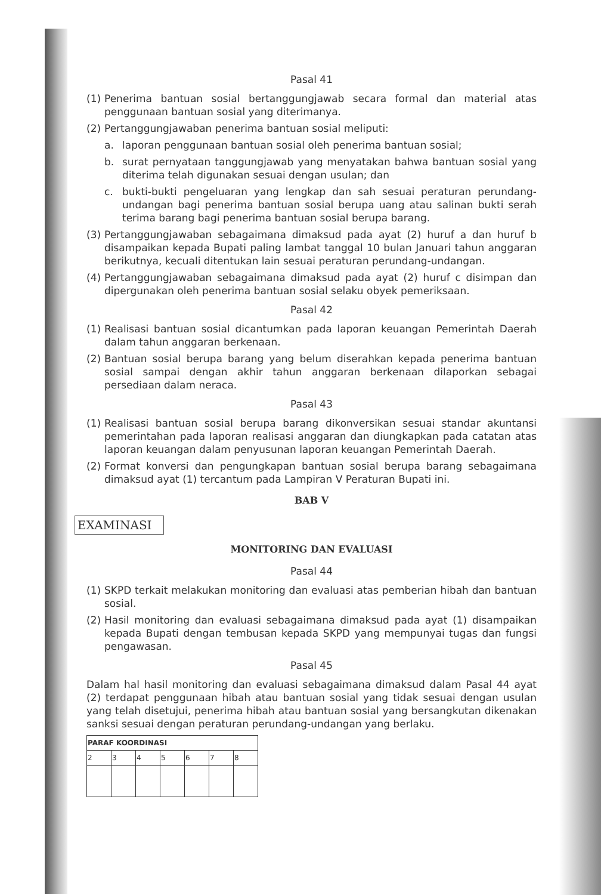Pasal 41
(1) Penerima bantuan sosial bertanggungjawab secara formal dan material atas penggunaan bantuan sosial yang diterimanya.
(2) Pertanggungjawaban penerima bantuan sosial meliputi:
a. laporan penggunaan bantuan sosial oleh penerima bantuan sosial;
b. surat pernyataan tanggungjawab yang menyatakan bahwa bantuan sosial yang diterima telah digunakan sesuai dengan usulan; dan
c. bukti-bukti pengeluaran yang lengkap dan sah sesuai peraturan perundang-undangan bagi penerima bantuan sosial berupa uang atau salinan bukti serah terima barang bagi penerima bantuan sosial berupa barang.
(3) Pertanggungjawaban sebagaimana dimaksud pada ayat (2) huruf a dan huruf b disampaikan kepada Bupati paling lambat tanggal 10 bulan Januari tahun anggaran berikutnya, kecuali ditentukan lain sesuai peraturan perundang-undangan.
(4) Pertanggungjawaban sebagaimana dimaksud pada ayat (2) huruf c disimpan dan dipergunakan oleh penerima bantuan sosial selaku obyek pemeriksaan.
Pasal 42
(1) Realisasi bantuan sosial dicantumkan pada laporan keuangan Pemerintah Daerah dalam tahun anggaran berkenaan.
(2) Bantuan sosial berupa barang yang belum diserahkan kepada penerima bantuan sosial sampai dengan akhir tahun anggaran berkenaan dilaporkan sebagai persediaan dalam neraca.
Pasal 43
(1) Realisasi bantuan sosial berupa barang dikonversikan sesuai standar akuntansi pemerintahan pada laporan realisasi anggaran dan diungkapkan pada catatan atas laporan keuangan dalam penyusunan laporan keuangan Pemerintah Daerah.
(2) Format konversi dan pengungkapan bantuan sosial berupa barang sebagaimana dimaksud ayat (1) tercantum pada Lampiran V Peraturan Bupati ini.
BAB V
EXAMINASI
MONITORING DAN EVALUASI
Pasal 44
(1) SKPD terkait melakukan monitoring dan evaluasi atas pemberian hibah dan bantuan sosial.
(2) Hasil monitoring dan evaluasi sebagaimana dimaksud pada ayat (1) disampaikan kepada Bupati dengan tembusan kepada SKPD yang mempunyai tugas dan fungsi pengawasan.
Pasal 45
Dalam hal hasil monitoring dan evaluasi sebagaimana dimaksud dalam Pasal 44 ayat (2) terdapat penggunaan hibah atau bantuan sosial yang tidak sesuai dengan usulan yang telah disetujui, penerima hibah atau bantuan sosial yang bersangkutan dikenakan sanksi sesuai dengan peraturan perundang-undangan yang berlaku.
| PARAF KOORDINASI | | | | | | |
| --- | --- | --- | --- | --- | --- | --- |
| 2 | 3 | 4 | 5 | 6 | 7 | 8 |